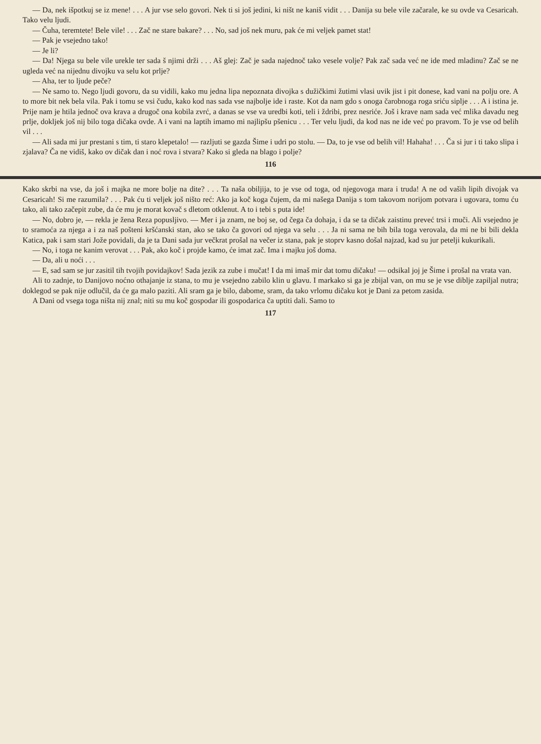— Da, nek išpotkuj se iz mene! . . . A jur vse selo govori. Nek ti si još jedini, ki ništ ne kaniš vidit . . . Danija su bele vile začarale, ke su ovde va Cesaricah. Tako velu ljudi.
— Čuha, teremtete! Bele vile! . . . Zač ne stare bakare? . . . No, sad još nek muru, pak će mi veljek pamet stat!
— Pak je vsejedno tako!
— Je li?
— Da! Njega su bele vile urekle ter sada š njimi drži . . . Aš glej: Zač je sada najednoč tako vesele volje? Pak zač sada već ne ide med mladinu? Zač se ne ugleda već na nijednu divojku va selu kot prlje?
— Aha, ter to ljude peče?
— Ne samo to. Nego ljudi govoru, da su vidili, kako mu jedna lipa nepoznata divojka s dužičkimi žutimi vlasi uvik jist i pit donese, kad vani na polju ore. A to more bit nek bela vila. Pak i tomu se vsi čudu, kako kod nas sada vse najbolje ide i raste. Kot da nam gdo s onoga čarobnoga roga sriću siplje . . . A i istina je. Prije nam je htila jednoč ova krava a drugoč ona kobila zvrć, a danas se vse va uredbi koti, teli i ždribi, prez nesriće. Još i krave nam sada već mlika davadu neg prlje, dokljek još nij bilo toga dičaka ovde. A i vani na laptih imamo mi najlipšu pšenicu . . . Ter velu ljudi, da kod nas ne ide već po pravom. To je vse od belih vil . . .
— Ali sada mi jur prestani s tim, ti staro klepetalo! — razljuti se gazda Šime i udri po stolu. — Da, to je vse od belih vil! Hahaha! . . . Ča si jur i ti tako slipa i zjalava? Ča ne vidiš, kako ov dičak dan i noć rova i stvara? Kako si gleda na blago i polje?
116
Kako skrbi na vse, da još i majka ne more bolje na dite? . . . Ta naša obiljija, to je vse od toga, od njegovoga mara i truda! A ne od vaših lipih divojak va Cesaricah! Si me razumila? . . . Pak ću ti veljek još ništo reć: Ako ja koč koga čujem, da mi našega Danija s tom takovom norijom potvara i ugovara, tomu ću tako, ali tako začepit zube, da će mu je morat kovač s dletom otklenut. A to i tebi s puta ide!
— No, dobro je, — rekla je žena Reza popuslji­vo. — Mer i ja znam, ne boj se, od čega ča dohaja, i da se ta dičak zaistinu preveć trsi i muči. Ali vsejedno je to sramoća za njega a i za naš pošteni krš­ćanski stan, ako se tako ča govori od njega va selu . . . Ja ni sama ne bih bila toga verovala, da mi ne bi bili dekla Katica, pak i sam stari Jože povidali, da je ta Dani sada jur večkrat prošal na večer iz stana, pak je stoprv kasno došal najzad, kad su jur petelji kukurikali.
— No, i toga ne kanim verovat . . . Pak, ako koč i projde kamo, će imat zač. Ima i majku još doma.
— Da, ali u noći . . .
— E, sad sam se jur zasitil tih tvojih povidajkov! Sada jezik za zube i mučat! I da mi imaš mir dat tomu dičaku! — odsikal joj je Šime i prošal na vrata van.
Ali to zadnje, to Danijovo noćno othajanje iz stana, to mu je vsejedno zabilo klin u glavu. I markako si ga je zbijal van, on mu se je vse diblje zapiljal nutra; doklegod se pak nije odlučil, da će ga malo paziti. Ali sram ga je bilo, dabome, sram, da tako vrlomu dičaku kot je Dani za petom zasida.
A Dani od vsega toga ništa nij znal; niti su mu koč gospodar ili gospodarica ča uptiti dali. Samo to
117